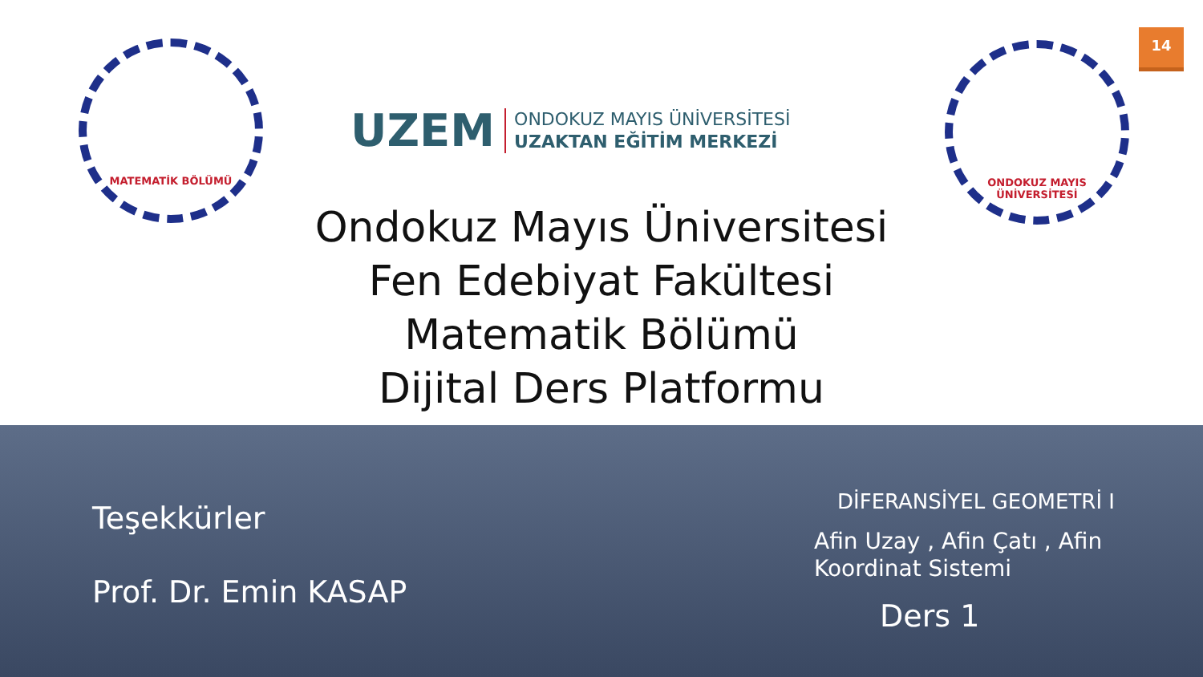14
MATEMATİK BÖLÜMÜ
UZEM
ONDOKUZ MAYIS ÜNİVERSİTESİ
UZAKTAN EĞİTİM MERKEZİ
ONDOKUZ MAYIS ÜNİVERSİTESİ
Ondokuz Mayıs Üniversitesi
Fen Edebiyat Fakültesi
Matematik Bölümü
Dijital Ders Platformu
Teşekkürler
Prof. Dr. Emin KASAP
DİFERANSİYEL GEOMETRİ I
Afin Uzay , Afin Çatı , Afin Koordinat Sistemi
Ders 1